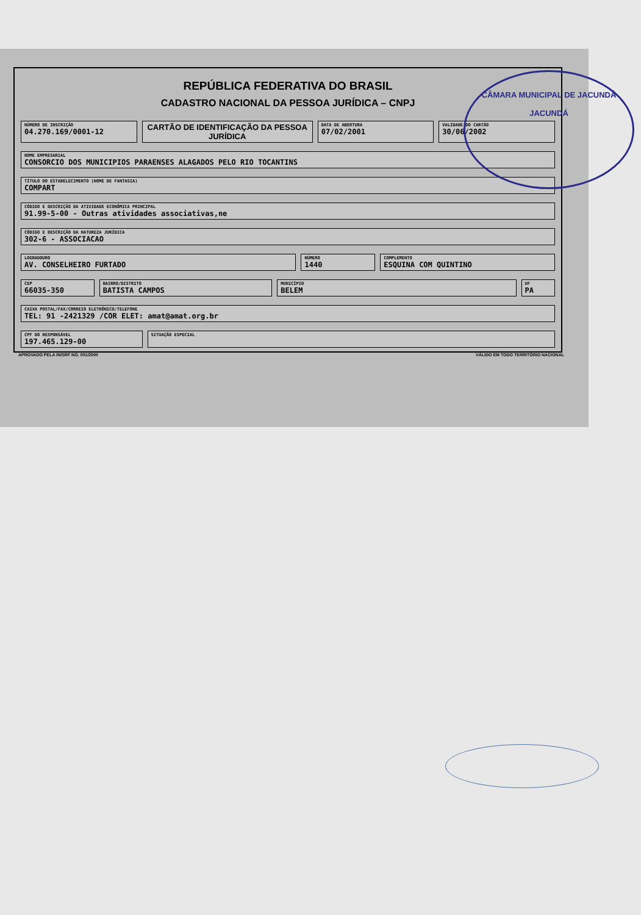REPÚBLICA FEDERATIVA DO BRASIL
CADASTRO NACIONAL DA PESSOA JURÍDICA – CNPJ
NÚMERO DE INSCRIÇÃO
04.270.169/0001-12
CARTÃO DE IDENTIFICAÇÃO DA PESSOA JURÍDICA
DATA DE ABERTURA
07/02/2001
VALIDADE DO CARTÃO
30/06/2002
NOME EMPRESARIAL
CONSORCIO DOS MUNICIPIOS PARAENSES ALAGADOS PELO RIO TOCANTINS
TÍTULO DO ESTABELECIMENTO (NOME DE FANTASIA)
COMPART
CÓDIGO E DESCRIÇÃO DA ATIVIDADE ECONÔMICA PRINCIPAL
91.99-5-00 - Outras atividades associativas,ne
CÓDIGO E DESCRIÇÃO DA NATUREZA JURÍDICA
302-6 - ASSOCIACAO
LOGRADOURO
AV. CONSELHEIRO FURTADO
NÚMERO
1440
COMPLEMENTO
ESQUINA COM QUINTINO
CEP
66035-350
BAIRRO/DISTRITO
BATISTA CAMPOS
MUNICÍPIO
BELEM
UF
PA
CAIXA POSTAL/FAX/CORREIO ELETRÔNICO/TELEFONE
TEL: 91 -2421329 /COR ELET: amat@amat.org.br
CPF DO RESPONSÁVEL
197.465.129-00
SITUAÇÃO ESPECIAL
APROVADO PELA IN/SRF NO. 001/2000 VÁLIDO EM TODO TERRITÓRIO NACIONAL
CÂMARA MUNICIPAL DE JACUNDÁ
JACUNDÁ